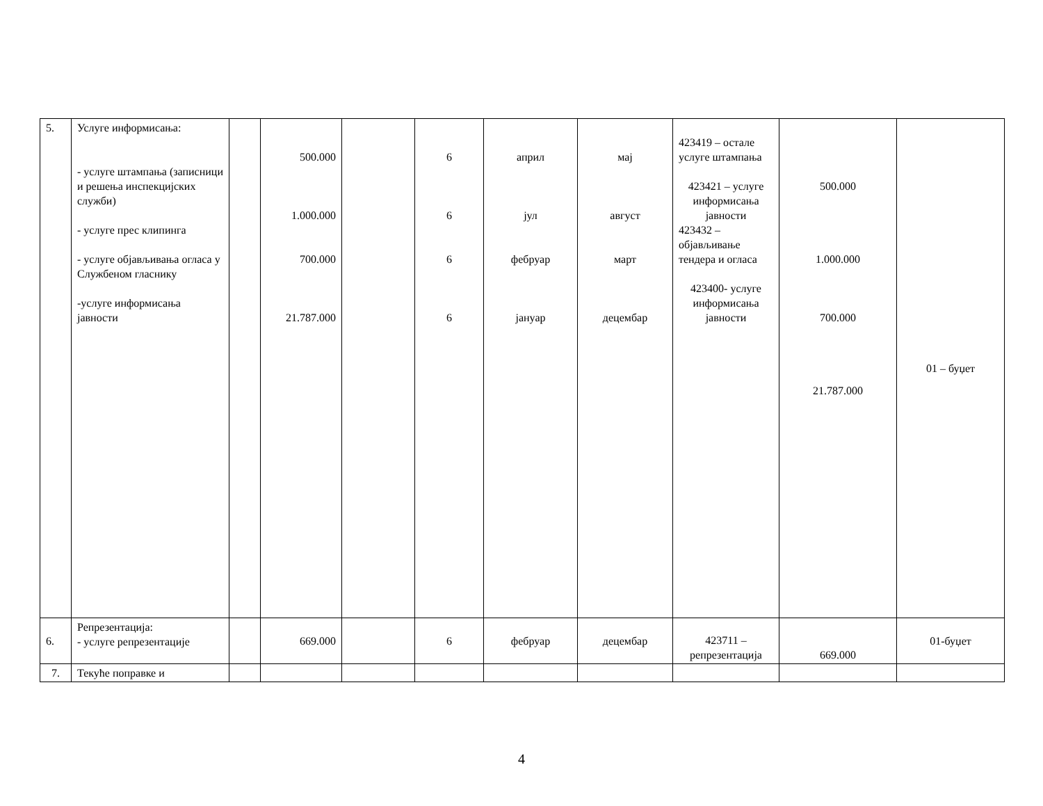| 5. | Услуге информисања: - услуге штампања (записници и решења инспекцијских служби) - услуге прес клипинга - услуге објављивања огласа у Службеном гласнику -услуге информисања јавности | | 500.000 1.000.000 700.000 21.787.000 | | 6 6 6 6 | април јул фебруар јануар | мај август март децембар | 423419 – остале услуге штампања 423421 – услуге информисања јавности 423432 – објављивање тендера и огласа 423400- услуге информисања јавности | 500.000 1.000.000 700.000 21.787.000 | 01 – буџет |
| 6. | Репрезентација: - услуге репрезентације | | 669.000 | | 6 | фебруар | децембар | 423711 – репрезентација | 669.000 | 01-буџет |
| 7. | Текуће поправке и | | | | | | | | | |
4